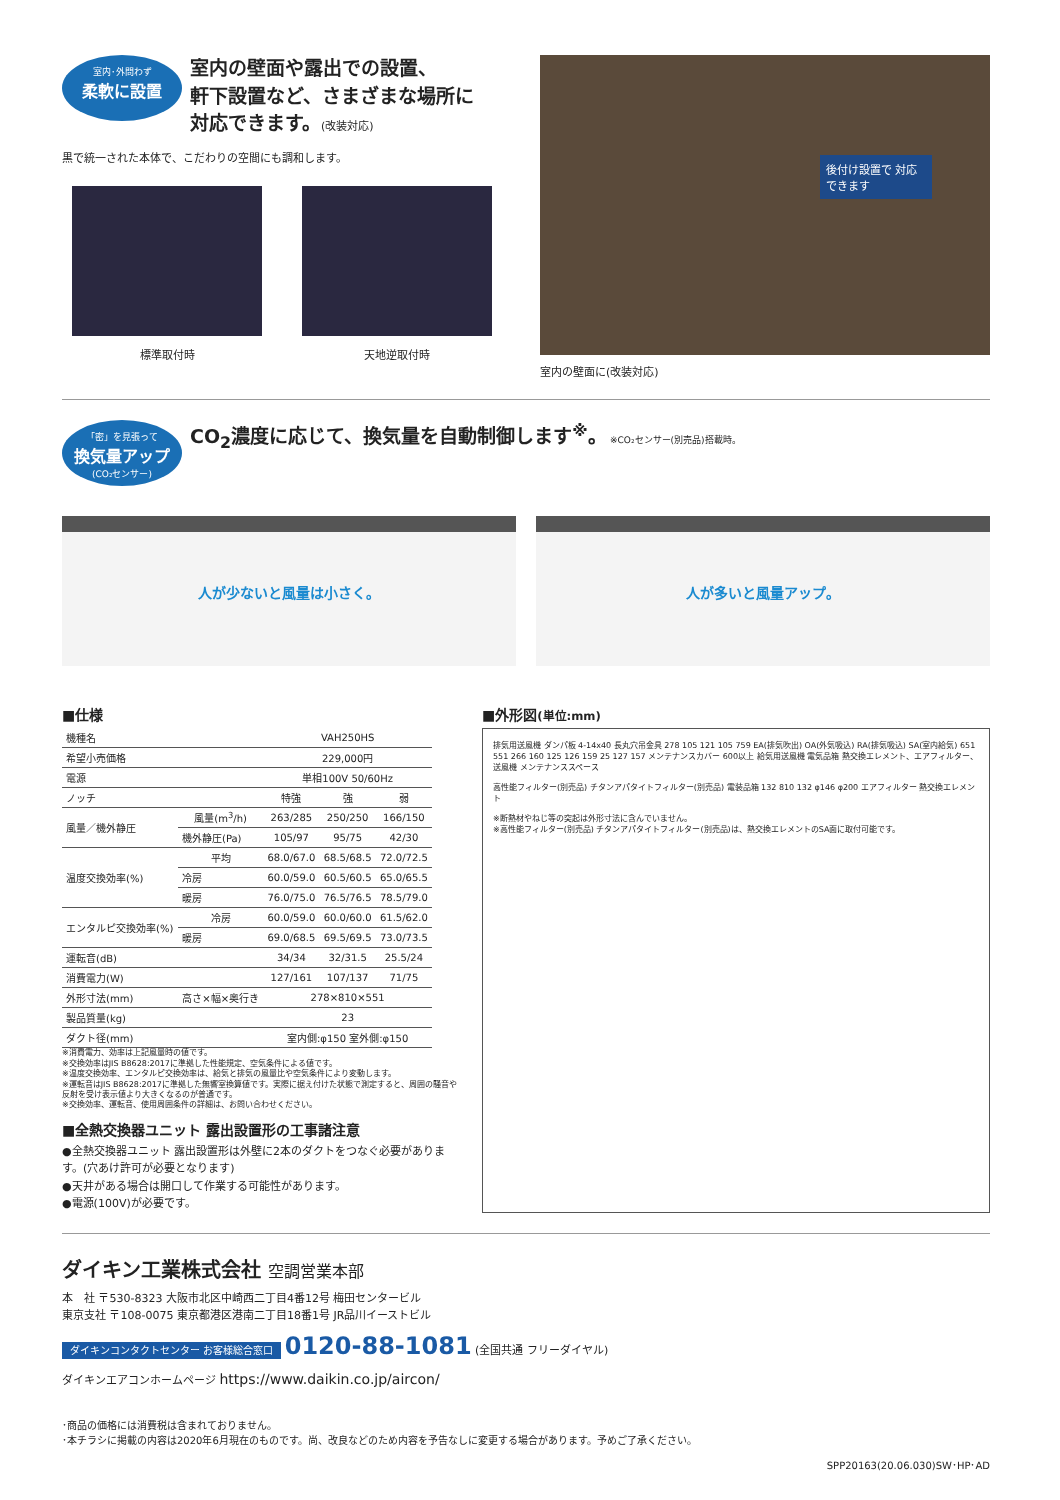室内･外問わず 柔軟に設置 室内の壁面や露出での設置、
軒下設置など、さまざまな場所に
対応できます。(改装対応)
黒で統一された本体で、こだわりの空間にも調和します。
標準取付時 天地逆取付時
後付け設置で 対応できます
室内の壁面に(改装対応)
「密」を見張って 換気量アップ (CO₂センサー) CO<sub>2</sub>濃度に応じて、換気量を自動制御します<sup>※</sup>。 ※CO₂センサー(別売品)搭載時。
人が少ないと風量は小さく。 人が多いと風量アップ。
■仕様
| 機種名 | | VAH250HS | | |
| 希望小売価格 | | 229,000円 | | |
| 電源 | | 単相100V 50/60Hz | | |
| ノッチ | | 特強 | 強 | 弱 |
| 風量／機外静圧 | 風量(m<sup>3</sup>/h) | 263/285 | 250/250 | 166/150 |
| | 機外静圧(Pa) | 105/97 | 95/75 | 42/30 |
| 温度交換効率(%) | 平均 | 68.0/67.0 | 68.5/68.5 | 72.0/72.5 |
| | 冷房 | 60.0/59.0 | 60.5/60.5 | 65.0/65.5 |
| | 暖房 | 76.0/75.0 | 76.5/76.5 | 78.5/79.0 |
| エンタルピ交換効率(%) | 冷房 | 60.0/59.0 | 60.0/60.0 | 61.5/62.0 |
| | 暖房 | 69.0/68.5 | 69.5/69.5 | 73.0/73.5 |
| 運転音(dB) | | 34/34 | 32/31.5 | 25.5/24 |
| 消費電力(W) | | 127/161 | 107/137 | 71/75 |
| 外形寸法(mm) | 高さ×幅×奥行き | 278×810×551 | | |
| 製品質量(kg) | | 23 | | |
| ダクト径(mm) | | 室内側:φ150 室外側:φ150 | | |
※消費電力、効率は上記風量時の値です。
※交換効率はJIS B8628:2017に準拠した性能規定、空気条件による値です。
※温度交換効率、エンタルピ交換効率は、給気と排気の風量比や空気条件により変動します。
※運転音はJIS B8628:2017に準拠した無響室換算値です。実際に据え付けた状態で測定すると、周囲の騒音や反射を受け表示値より大きくなるのが普通です。
※交換効率、運転音、使用周囲条件の詳細は、お問い合わせください。
■全熱交換器ユニット 露出設置形の工事諸注意
●全熱交換器ユニット 露出設置形は外壁に2本のダクトをつなぐ必要があります。(穴あけ許可が必要となります)
●天井がある場合は開口して作業する可能性があります。
●電源(100V)が必要です。
■外形図(単位:mm)
排気用送風機 ダンパ板 4-14x40 長丸穴吊金具 278 105 121 105 759 EA(排気吹出) OA(外気吸込) RA(排気吸込) SA(室内給気) 651 551 266 160 125 126 159 25 127 157 メンテナンスカバー 600以上 給気用送風機 電気品箱 熱交換エレメント、エアフィルター、送風機 メンテナンススペース
高性能フィルター(別売品) チタンアパタイトフィルター(別売品) 電装品箱 132 810 132 φ146 φ200 エアフィルター 熱交換エレメント
※断熱材やねじ等の突起は外形寸法に含んでいません。
※高性能フィルター(別売品) チタンアパタイトフィルター(別売品)は、熱交換エレメントのSA面に取付可能です。
ダイキン工業株式会社 空調営業本部
本　社 〒530-8323 大阪市北区中崎西二丁目4番12号 梅田センタービル
東京支社 〒108-0075 東京都港区港南二丁目18番1号 JR品川イーストビル
ダイキンコンタクトセンター お客様総合窓口 0120-88-1081 (全国共通 フリーダイヤル)
ダイキンエアコンホームページ https://www.daikin.co.jp/aircon/
･商品の価格には消費税は含まれておりません。
･本チラシに掲載の内容は2020年6月現在のものです。尚、改良などのため内容を予告なしに変更する場合があります。予めご了承ください。
SPP20163(20.06.030)SW･HP･AD